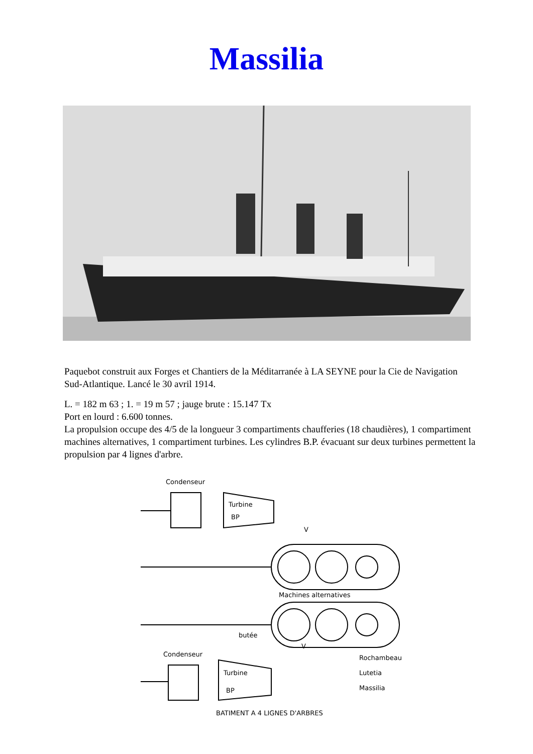Massilia
Paquebot construit aux Forges et Chantiers de la Méditarranée à LA SEYNE pour la Cie de Navigation Sud-Atlantique. Lancé le 30 avril 1914.
L. = 182 m 63 ; 1. = 19 m 57 ; jauge brute : 15.147 Tx
Port en lourd : 6.600 tonnes.
La propulsion occupe des 4/5 de la longueur 3 compartiments chaufferies (18 chaudières), 1 compartiment machines alternatives, 1 compartiment turbines. Les cylindres B.P. évacuant sur deux turbines permettent la propulsion par 4 lignes d'arbre.
Condenseur
Turbine
BP
Machines alternatives
butée
Condenseur
Turbine
BP
Rochambeau
Lutetia
Massilia
BATIMENT A 4 LIGNES D'ARBRES
V
V